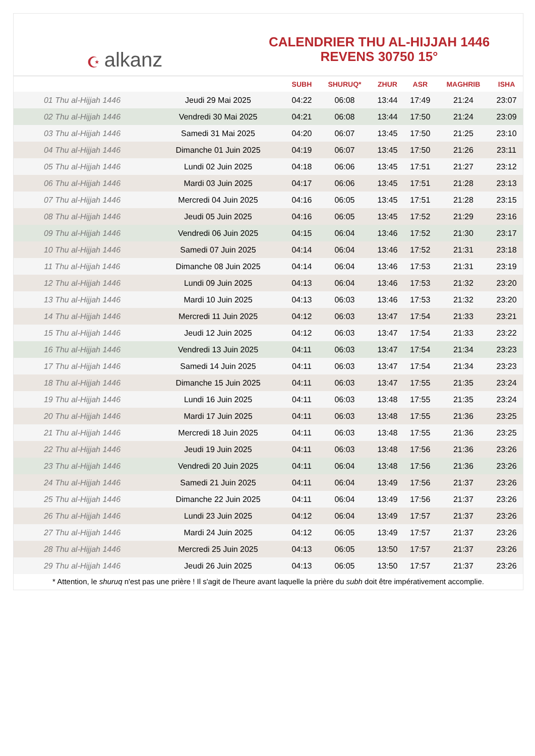☪ alkanz
CALENDRIER THU AL-HIJJAH 1446
REVENS 30750 15°
| | | SUBH | SHURUQ* | ZHUR | ASR | MAGHRIB | ISHA |
| --- | --- | --- | --- | --- | --- | --- | --- |
| 01 Thu al-Hijjah 1446 | Jeudi 29 Mai 2025 | 04:22 | 06:08 | 13:44 | 17:49 | 21:24 | 23:07 |
| 02 Thu al-Hijjah 1446 | Vendredi 30 Mai 2025 | 04:21 | 06:08 | 13:44 | 17:50 | 21:24 | 23:09 |
| 03 Thu al-Hijjah 1446 | Samedi 31 Mai 2025 | 04:20 | 06:07 | 13:45 | 17:50 | 21:25 | 23:10 |
| 04 Thu al-Hijjah 1446 | Dimanche 01 Juin 2025 | 04:19 | 06:07 | 13:45 | 17:50 | 21:26 | 23:11 |
| 05 Thu al-Hijjah 1446 | Lundi 02 Juin 2025 | 04:18 | 06:06 | 13:45 | 17:51 | 21:27 | 23:12 |
| 06 Thu al-Hijjah 1446 | Mardi 03 Juin 2025 | 04:17 | 06:06 | 13:45 | 17:51 | 21:28 | 23:13 |
| 07 Thu al-Hijjah 1446 | Mercredi 04 Juin 2025 | 04:16 | 06:05 | 13:45 | 17:51 | 21:28 | 23:15 |
| 08 Thu al-Hijjah 1446 | Jeudi 05 Juin 2025 | 04:16 | 06:05 | 13:45 | 17:52 | 21:29 | 23:16 |
| 09 Thu al-Hijjah 1446 | Vendredi 06 Juin 2025 | 04:15 | 06:04 | 13:46 | 17:52 | 21:30 | 23:17 |
| 10 Thu al-Hijjah 1446 | Samedi 07 Juin 2025 | 04:14 | 06:04 | 13:46 | 17:52 | 21:31 | 23:18 |
| 11 Thu al-Hijjah 1446 | Dimanche 08 Juin 2025 | 04:14 | 06:04 | 13:46 | 17:53 | 21:31 | 23:19 |
| 12 Thu al-Hijjah 1446 | Lundi 09 Juin 2025 | 04:13 | 06:04 | 13:46 | 17:53 | 21:32 | 23:20 |
| 13 Thu al-Hijjah 1446 | Mardi 10 Juin 2025 | 04:13 | 06:03 | 13:46 | 17:53 | 21:32 | 23:20 |
| 14 Thu al-Hijjah 1446 | Mercredi 11 Juin 2025 | 04:12 | 06:03 | 13:47 | 17:54 | 21:33 | 23:21 |
| 15 Thu al-Hijjah 1446 | Jeudi 12 Juin 2025 | 04:12 | 06:03 | 13:47 | 17:54 | 21:33 | 23:22 |
| 16 Thu al-Hijjah 1446 | Vendredi 13 Juin 2025 | 04:11 | 06:03 | 13:47 | 17:54 | 21:34 | 23:23 |
| 17 Thu al-Hijjah 1446 | Samedi 14 Juin 2025 | 04:11 | 06:03 | 13:47 | 17:54 | 21:34 | 23:23 |
| 18 Thu al-Hijjah 1446 | Dimanche 15 Juin 2025 | 04:11 | 06:03 | 13:47 | 17:55 | 21:35 | 23:24 |
| 19 Thu al-Hijjah 1446 | Lundi 16 Juin 2025 | 04:11 | 06:03 | 13:48 | 17:55 | 21:35 | 23:24 |
| 20 Thu al-Hijjah 1446 | Mardi 17 Juin 2025 | 04:11 | 06:03 | 13:48 | 17:55 | 21:36 | 23:25 |
| 21 Thu al-Hijjah 1446 | Mercredi 18 Juin 2025 | 04:11 | 06:03 | 13:48 | 17:55 | 21:36 | 23:25 |
| 22 Thu al-Hijjah 1446 | Jeudi 19 Juin 2025 | 04:11 | 06:03 | 13:48 | 17:56 | 21:36 | 23:26 |
| 23 Thu al-Hijjah 1446 | Vendredi 20 Juin 2025 | 04:11 | 06:04 | 13:48 | 17:56 | 21:36 | 23:26 |
| 24 Thu al-Hijjah 1446 | Samedi 21 Juin 2025 | 04:11 | 06:04 | 13:49 | 17:56 | 21:37 | 23:26 |
| 25 Thu al-Hijjah 1446 | Dimanche 22 Juin 2025 | 04:11 | 06:04 | 13:49 | 17:56 | 21:37 | 23:26 |
| 26 Thu al-Hijjah 1446 | Lundi 23 Juin 2025 | 04:12 | 06:04 | 13:49 | 17:57 | 21:37 | 23:26 |
| 27 Thu al-Hijjah 1446 | Mardi 24 Juin 2025 | 04:12 | 06:05 | 13:49 | 17:57 | 21:37 | 23:26 |
| 28 Thu al-Hijjah 1446 | Mercredi 25 Juin 2025 | 04:13 | 06:05 | 13:50 | 17:57 | 21:37 | 23:26 |
| 29 Thu al-Hijjah 1446 | Jeudi 26 Juin 2025 | 04:13 | 06:05 | 13:50 | 17:57 | 21:37 | 23:26 |
* Attention, le shuruq n'est pas une prière ! Il s'agit de l'heure avant laquelle la prière du subh doit être impérativement accomplie.